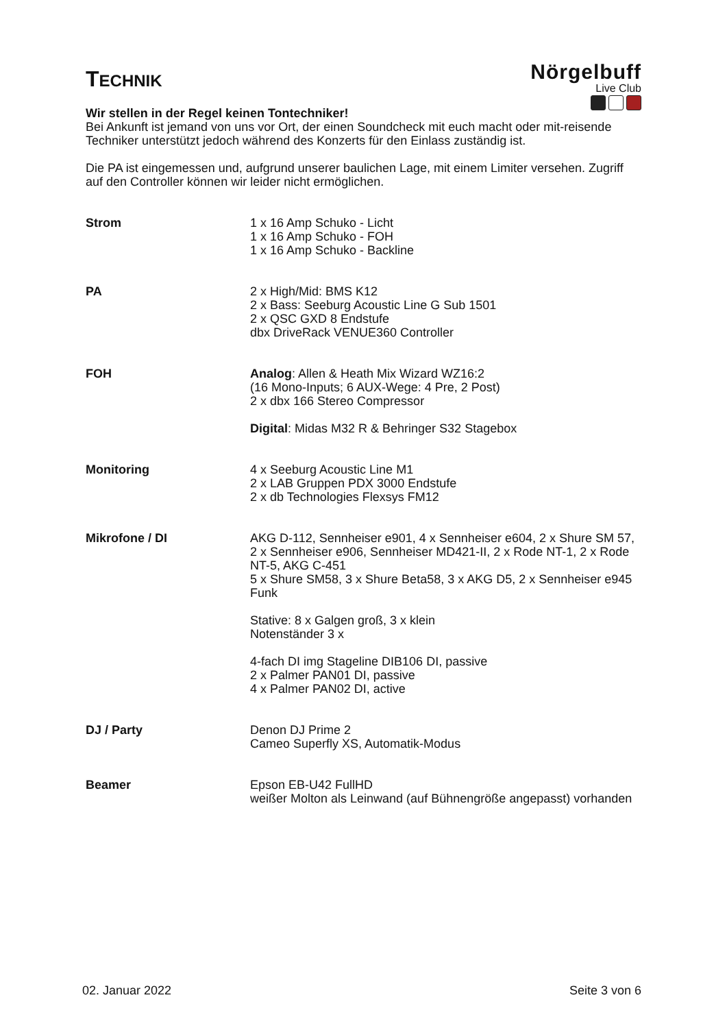TECHNIK
Nörgelbuff
Live Club
Wir stellen in der Regel keinen Tontechniker!
Bei Ankunft ist jemand von uns vor Ort, der einen Soundcheck mit euch macht oder mit-reisende Techniker unterstützt jedoch während des Konzerts für den Einlass zuständig ist.
Die PA ist eingemessen und, aufgrund unserer baulichen Lage, mit einem Limiter versehen. Zugriff auf den Controller können wir leider nicht ermöglichen.
| Strom | 1 x 16 Amp Schuko - Licht 1 x 16 Amp Schuko - FOH 1 x 16 Amp Schuko - Backline |
| PA | 2 x High/Mid: BMS K12 2 x Bass: Seeburg Acoustic Line G Sub 1501 2 x QSC GXD 8 Endstufe dbx DriveRack VENUE360 Controller |
| FOH | Analog : Allen & Heath Mix Wizard WZ16:2 (16 Mono-Inputs; 6 AUX-Wege: 4 Pre, 2 Post) 2 x dbx 166 Stereo Compressor Digital : Midas M32 R & Behringer S32 Stagebox |
| Monitoring | 4 x Seeburg Acoustic Line M1 2 x LAB Gruppen PDX 3000 Endstufe 2 x db Technologies Flexsys FM12 |
| Mikrofone / DI | AKG D-112, Sennheiser e901, 4 x Sennheiser e604, 2 x Shure SM 57, 2 x Sennheiser e906, Sennheiser MD421-II, 2 x Rode NT-1, 2 x Rode NT-5, AKG C-451 5 x Shure SM58, 3 x Shure Beta58, 3 x AKG D5, 2 x Sennheiser e945 Funk Stative: 8 x Galgen groß, 3 x klein Notenständer 3 x 4-fach DI img Stageline DIB106 DI, passive 2 x Palmer PAN01 DI, passive 4 x Palmer PAN02 DI, active |
| DJ / Party | Denon DJ Prime 2 Cameo Superfly XS, Automatik-Modus |
| Beamer | Epson EB-U42 FullHD weißer Molton als Leinwand (auf Bühnengröße angepasst) vorhanden |
02. Januar 2022 Seite 3 von 6